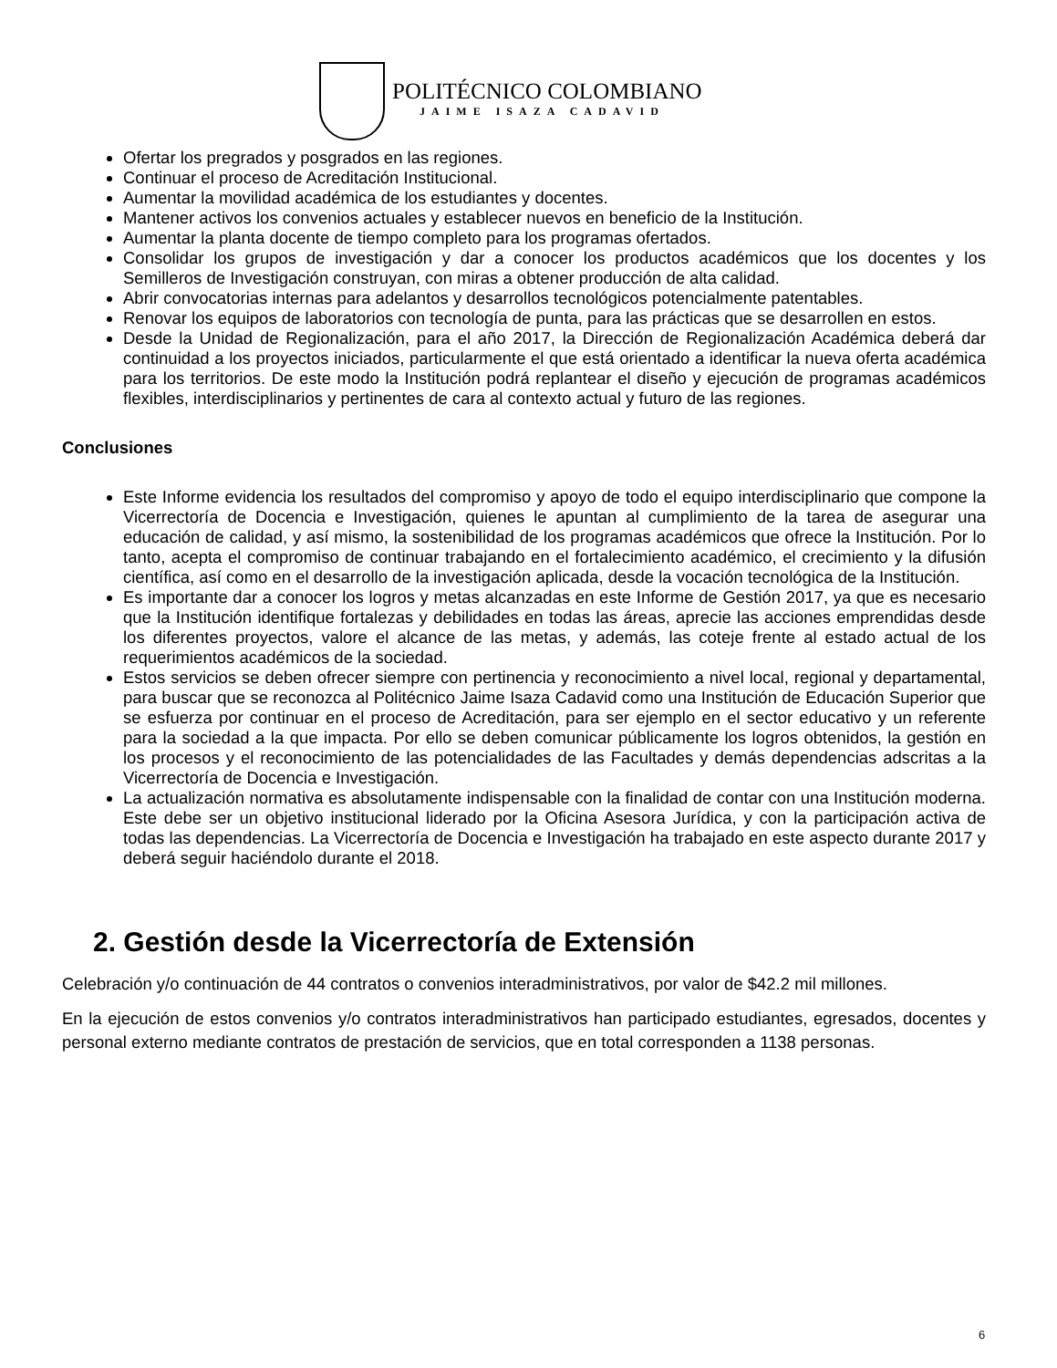POLITÉCNICO COLOMBIANO
JAIME ISAZA CADAVID
Ofertar los pregrados y posgrados en las regiones.
Continuar el proceso de Acreditación Institucional.
Aumentar la movilidad académica de los estudiantes y docentes.
Mantener activos los convenios actuales y establecer nuevos en beneficio de la Institución.
Aumentar la planta docente de tiempo completo para los programas ofertados.
Consolidar los grupos de investigación y dar a conocer los productos académicos que los docentes y los Semilleros de Investigación construyan, con miras a obtener producción de alta calidad.
Abrir convocatorias internas para adelantos y desarrollos tecnológicos potencialmente patentables.
Renovar los equipos de laboratorios con tecnología de punta, para las prácticas que se desarrollen en estos.
Desde la Unidad de Regionalización, para el año 2017, la Dirección de Regionalización Académica deberá dar continuidad a los proyectos iniciados, particularmente el que está orientado a identificar la nueva oferta académica para los territorios. De este modo la Institución podrá replantear el diseño y ejecución de programas académicos flexibles, interdisciplinarios y pertinentes de cara al contexto actual y futuro de las regiones.
Conclusiones
Este Informe evidencia los resultados del compromiso y apoyo de todo el equipo interdisciplinario que compone la Vicerrectoría de Docencia e Investigación, quienes le apuntan al cumplimiento de la tarea de asegurar una educación de calidad, y así mismo, la sostenibilidad de los programas académicos que ofrece la Institución. Por lo tanto, acepta el compromiso de continuar trabajando en el fortalecimiento académico, el crecimiento y la difusión científica, así como en el desarrollo de la investigación aplicada, desde la vocación tecnológica de la Institución.
Es importante dar a conocer los logros y metas alcanzadas en este Informe de Gestión 2017, ya que es necesario que la Institución identifique fortalezas y debilidades en todas las áreas, aprecie las acciones emprendidas desde los diferentes proyectos, valore el alcance de las metas, y además, las coteje frente al estado actual de los requerimientos académicos de la sociedad.
Estos servicios se deben ofrecer siempre con pertinencia y reconocimiento a nivel local, regional y departamental, para buscar que se reconozca al Politécnico Jaime Isaza Cadavid como una Institución de Educación Superior que se esfuerza por continuar en el proceso de Acreditación, para ser ejemplo en el sector educativo y un referente para la sociedad a la que impacta. Por ello se deben comunicar públicamente los logros obtenidos, la gestión en los procesos y el reconocimiento de las potencialidades de las Facultades y demás dependencias adscritas a la Vicerrectoría de Docencia e Investigación.
La actualización normativa es absolutamente indispensable con la finalidad de contar con una Institución moderna. Este debe ser un objetivo institucional liderado por la Oficina Asesora Jurídica, y con la participación activa de todas las dependencias. La Vicerrectoría de Docencia e Investigación ha trabajado en este aspecto durante 2017 y deberá seguir haciéndolo durante el 2018.
2. Gestión desde la Vicerrectoría de Extensión
Celebración y/o continuación de 44 contratos o convenios interadministrativos, por valor de $42.2 mil millones.
En la ejecución de estos convenios y/o contratos interadministrativos han participado estudiantes, egresados, docentes y personal externo mediante contratos de prestación de servicios, que en total corresponden a 1138 personas.
6